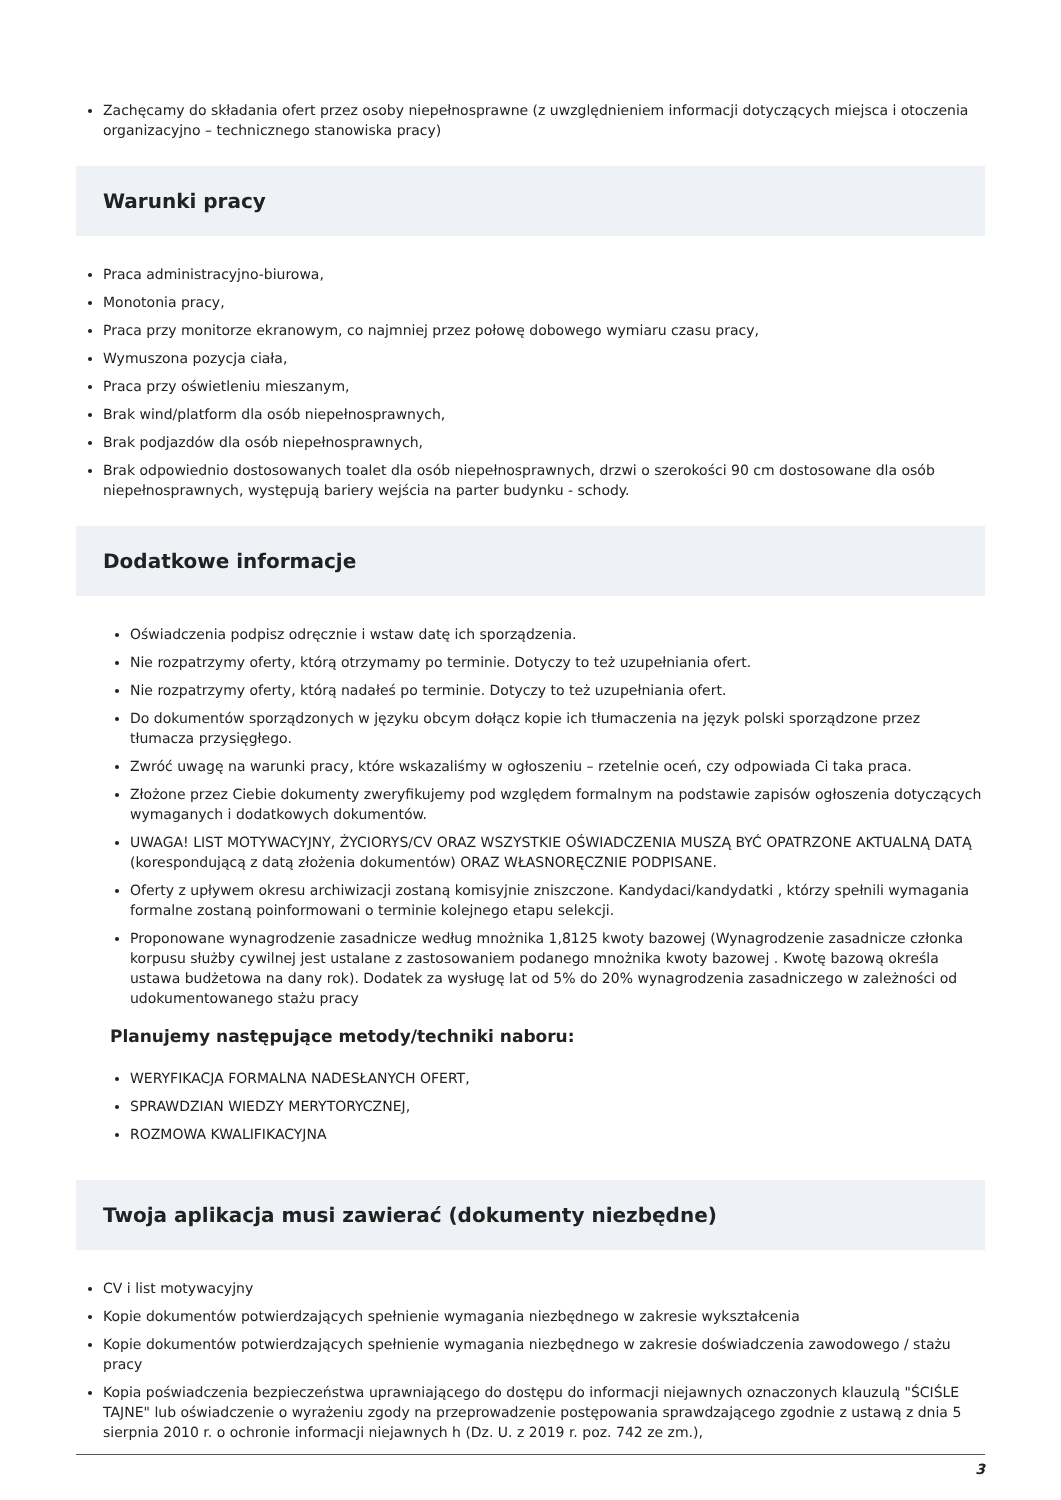Zachęcamy do składania ofert przez osoby niepełnosprawne (z uwzględnieniem informacji dotyczących miejsca i otoczenia organizacyjno – technicznego stanowiska pracy)
Warunki pracy
Praca administracyjno-biurowa,
Monotonia pracy,
Praca przy monitorze ekranowym, co najmniej przez połowę dobowego wymiaru czasu pracy,
Wymuszona pozycja ciała,
Praca przy oświetleniu mieszanym,
Brak wind/platform dla osób niepełnosprawnych,
Brak podjazdów dla osób niepełnosprawnych,
Brak odpowiednio dostosowanych toalet dla osób niepełnosprawnych, drzwi o szerokości 90 cm dostosowane dla osób niepełnosprawnych, występują bariery wejścia na parter budynku - schody.
Dodatkowe informacje
Oświadczenia podpisz odręcznie i wstaw datę ich sporządzenia.
Nie rozpatrzymy oferty, którą otrzymamy po terminie. Dotyczy to też uzupełniania ofert.
Nie rozpatrzymy oferty, którą nadałeś po terminie. Dotyczy to też uzupełniania ofert.
Do dokumentów sporządzonych w języku obcym dołącz kopie ich tłumaczenia na język polski sporządzone przez tłumacza przysięgłego.
Zwróć uwagę na warunki pracy, które wskazaliśmy w ogłoszeniu – rzetelnie oceń, czy odpowiada Ci taka praca.
Złożone przez Ciebie dokumenty zweryfikujemy pod względem formalnym na podstawie zapisów ogłoszenia dotyczących wymaganych i dodatkowych dokumentów.
UWAGA! LIST MOTYWACYJNY, ŻYCIORYS/CV ORAZ WSZYSTKIE OŚWIADCZENIA MUSZĄ BYĆ OPATRZONE AKTUALNĄ DATĄ (korespondującą z datą złożenia dokumentów) ORAZ WŁASNORĘCZNIE PODPISANE.
Oferty z upływem okresu archiwizacji zostaną komisyjnie zniszczone. Kandydaci/kandydatki , którzy spełnili wymagania formalne zostaną poinformowani o terminie kolejnego etapu selekcji.
Proponowane wynagrodzenie zasadnicze według mnożnika 1,8125 kwoty bazowej (Wynagrodzenie zasadnicze członka korpusu służby cywilnej jest ustalane z zastosowaniem podanego mnożnika kwoty bazowej . Kwotę bazową określa ustawa budżetowa na dany rok). Dodatek za wysługę lat od 5% do 20% wynagrodzenia zasadniczego w zależności od udokumentowanego stażu pracy
Planujemy następujące metody/techniki naboru:
WERYFIKACJA FORMALNA NADESŁANYCH OFERT,
SPRAWDZIAN WIEDZY MERYTORYCZNEJ,
ROZMOWA KWALIFIKACYJNA
Twoja aplikacja musi zawierać (dokumenty niezbędne)
CV i list motywacyjny
Kopie dokumentów potwierdzających spełnienie wymagania niezbędnego w zakresie wykształcenia
Kopie dokumentów potwierdzających spełnienie wymagania niezbędnego w zakresie doświadczenia zawodowego / stażu pracy
Kopia poświadczenia bezpieczeństwa uprawniającego do dostępu do informacji niejawnych oznaczonych klauzulą "ŚCIŚLE TAJNE" lub oświadczenie o wyrażeniu zgody na przeprowadzenie postępowania sprawdzającego zgodnie z ustawą z dnia 5 sierpnia 2010 r. o ochronie informacji niejawnych h (Dz. U. z 2019 r. poz. 742 ze zm.),
3